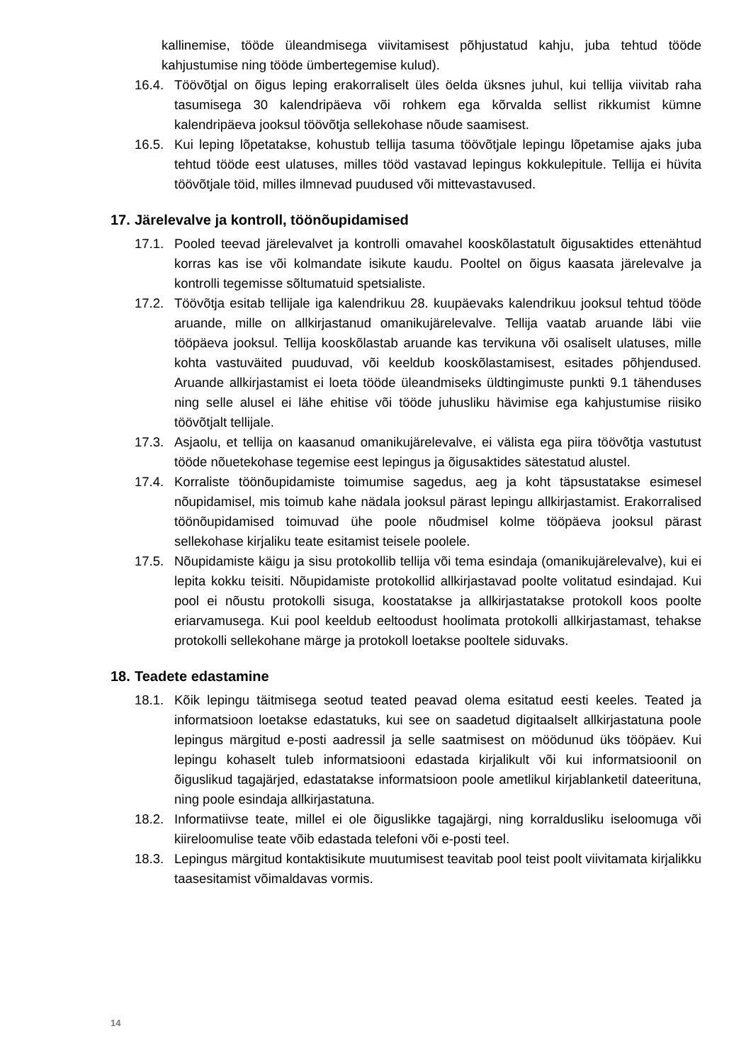kallinemise, tööde üleandmisega viivitamisest põhjustatud kahju, juba tehtud tööde kahjustumise ning tööde ümbertegemise kulud).
16.4. Töövõtjal on õigus leping erakorraliselt üles öelda üksnes juhul, kui tellija viivitab raha tasumisega 30 kalendripäeva või rohkem ega kõrvalda sellist rikkumist kümne kalendripäeva jooksul töövõtja sellekohase nõude saamisest.
16.5. Kui leping lõpetatakse, kohustub tellija tasuma töövõtjale lepingu lõpetamise ajaks juba tehtud tööde eest ulatuses, milles tööd vastavad lepingus kokkulepitule. Tellija ei hüvita töövõtjale töid, milles ilmnevad puudused või mittevastavused.
17. Järelevalve ja kontroll, töönõupidamised
17.1. Pooled teevad järelevalvet ja kontrolli omavahel kooskõlastatult õigusaktides ettenähtud korras kas ise või kolmandate isikute kaudu. Pooltel on õigus kaasata järelevalve ja kontrolli tegemisse sõltumatuid spetsialiste.
17.2. Töövõtja esitab tellijale iga kalendrikuu 28. kuupäevaks kalendrikuu jooksul tehtud tööde aruande, mille on allkirjastanud omanikujärelevalve. Tellija vaatab aruande läbi viie tööpäeva jooksul. Tellija kooskõlastab aruande kas tervikuna või osaliselt ulatuses, mille kohta vastuväited puuduvad, või keeldub kooskõlastamisest, esitades põhjendused. Aruande allkirjastamist ei loeta tööde üleandmiseks üldtingimuste punkti 9.1 tähenduses ning selle alusel ei lähe ehitise või tööde juhusliku hävimise ega kahjustumise riisiko töövõtjalt tellijale.
17.3. Asjaolu, et tellija on kaasanud omanikujärelevalve, ei välista ega piira töövõtja vastutust tööde nõuetekohase tegemise eest lepingus ja õigusaktides sätestatud alustel.
17.4. Korraliste töönõupidamiste toimumise sagedus, aeg ja koht täpsustatakse esimesel nõupidamisel, mis toimub kahe nädala jooksul pärast lepingu allkirjastamist. Erakorralised töönõupidamised toimuvad ühe poole nõudmisel kolme tööpäeva jooksul pärast sellekohase kirjaliku teate esitamist teisele poolele.
17.5. Nõupidamiste käigu ja sisu protokollib tellija või tema esindaja (omanikujärelevalve), kui ei lepita kokku teisiti. Nõupidamiste protokollid allkirjastavad poolte volitatud esindajad. Kui pool ei nõustu protokolli sisuga, koostatakse ja allkirjastatakse protokoll koos poolte eriarvamusega. Kui pool keeldub eeltoodust hoolimata protokolli allkirjastamast, tehakse protokolli sellekohane märge ja protokoll loetakse pooltele siduvaks.
18. Teadete edastamine
18.1. Kõik lepingu täitmisega seotud teated peavad olema esitatud eesti keeles. Teated ja informatsioon loetakse edastatuks, kui see on saadetud digitaalselt allkirjastatuna poole lepingus märgitud e-posti aadressil ja selle saatmisest on möödunud üks tööpäev. Kui lepingu kohaselt tuleb informatsiooni edastada kirjalikult või kui informatsioonil on õiguslikud tagajärjed, edastatakse informatsioon poole ametlikul kirjablanketil dateerituna, ning poole esindaja allkirjastatuna.
18.2. Informatiivse teate, millel ei ole õiguslikke tagajärgi, ning korraldusliku iseloomuga või kiireloomulise teate võib edastada telefoni või e-posti teel.
18.3. Lepingus märgitud kontaktisikute muutumisest teavitab pool teist poolt viivitamata kirjalikku taasesitamist võimaldavas vormis.
14